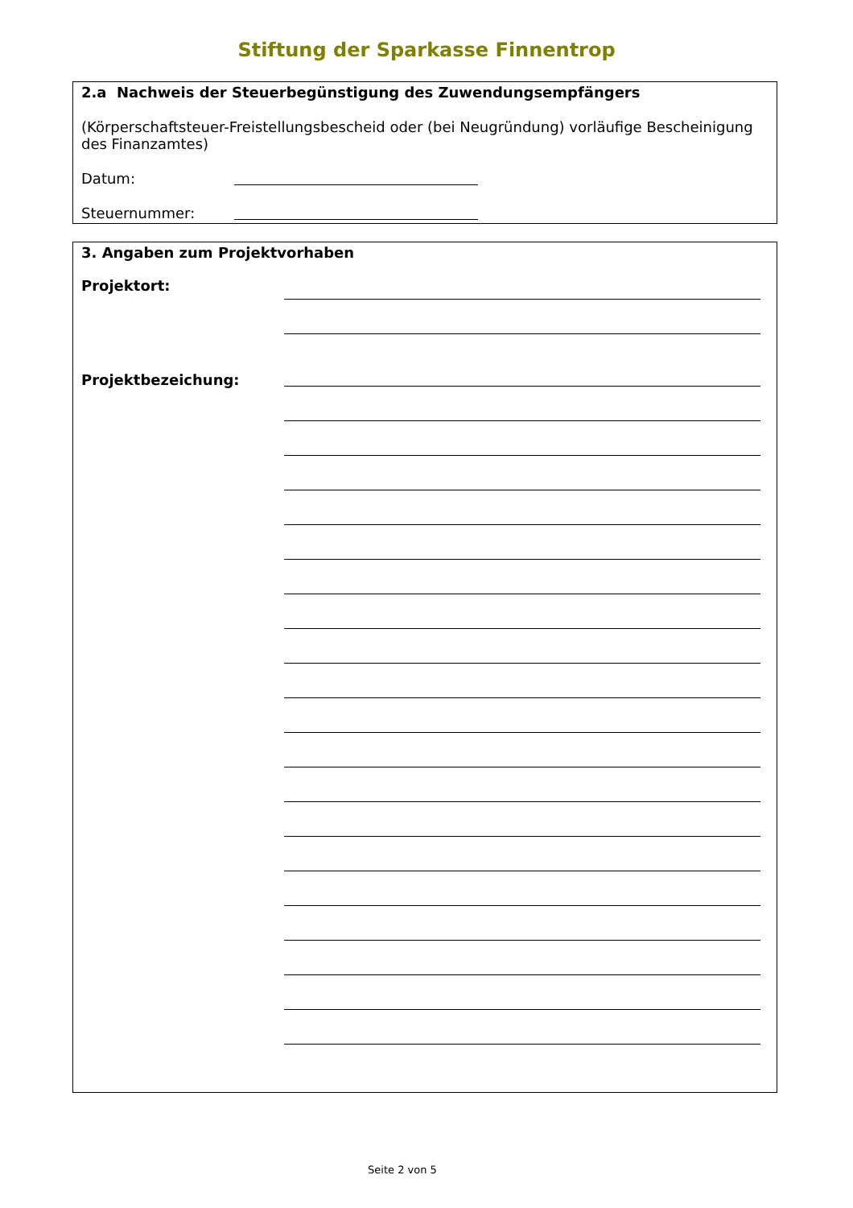Stiftung der Sparkasse Finnentrop
2.a Nachweis der Steuerbegünstigung des Zuwendungsempfängers
(Körperschaftsteuer-Freistellungsbescheid oder (bei Neugründung) vorläufige Bescheinigung des Finanzamtes)
Datum:
Steuernummer:
3. Angaben zum Projektvorhaben
Projektort:
Projektbezeichung:
Seite 2 von 5